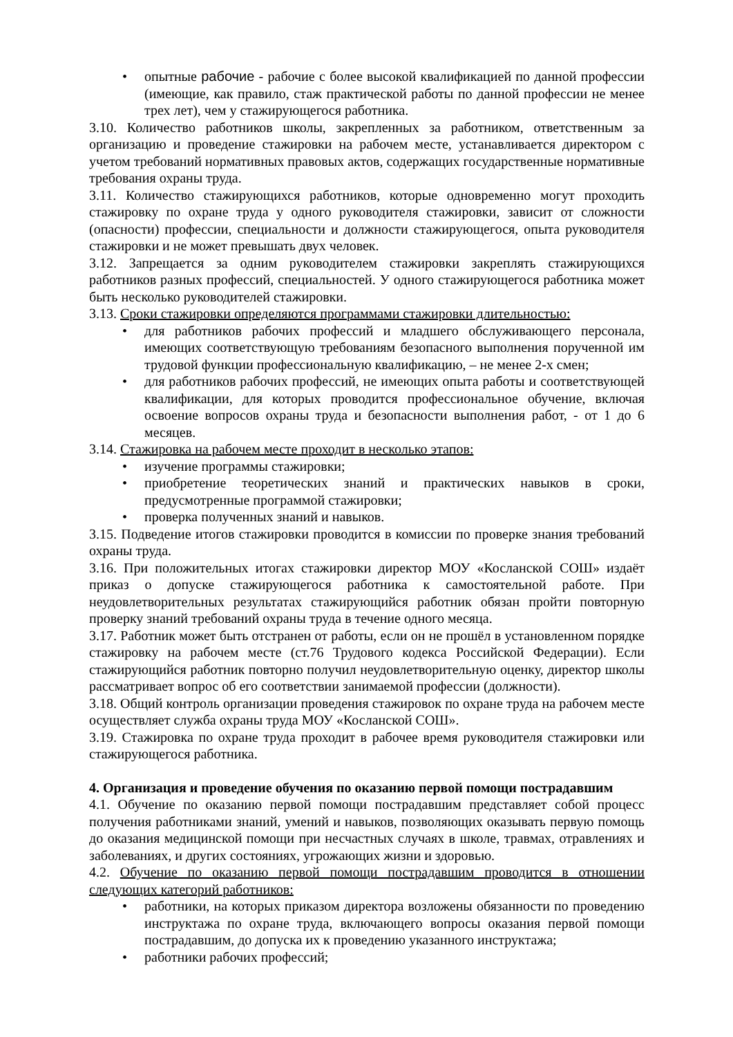• опытные рабочие - рабочие с более высокой квалификацией по данной профессии (имеющие, как правило, стаж практической работы по данной профессии не менее трех лет), чем у стажирующегося работника.
3.10. Количество работников школы, закрепленных за работником, ответственным за организацию и проведение стажировки на рабочем месте, устанавливается директором с учетом требований нормативных правовых актов, содержащих государственные нормативные требования охраны труда.
3.11. Количество стажирующихся работников, которые одновременно могут проходить стажировку по охране труда у одного руководителя стажировки, зависит от сложности (опасности) профессии, специальности и должности стажирующегося, опыта руководителя стажировки и не может превышать двух человек.
3.12. Запрещается за одним руководителем стажировки закреплять стажирующихся работников разных профессий, специальностей. У одного стажирующегося работника может быть несколько руководителей стажировки.
3.13. Сроки стажировки определяются программами стажировки длительностью:
• для работников рабочих профессий и младшего обслуживающего персонала, имеющих соответствующую требованиям безопасного выполнения порученной им трудовой функции профессиональную квалификацию, – не менее 2-х смен;
• для работников рабочих профессий, не имеющих опыта работы и соответствующей квалификации, для которых проводится профессиональное обучение, включая освоение вопросов охраны труда и безопасности выполнения работ, - от 1 до 6 месяцев.
3.14. Стажировка на рабочем месте проходит в несколько этапов:
• изучение программы стажировки;
• приобретение теоретических знаний и практических навыков в сроки, предусмотренные программой стажировки;
• проверка полученных знаний и навыков.
3.15. Подведение итогов стажировки проводится в комиссии по проверке знания требований охраны труда.
3.16. При положительных итогах стажировки директор МОУ «Косланской СОШ» издаёт приказ о допуске стажирующегося работника к самостоятельной работе. При неудовлетворительных результатах стажирующийся работник обязан пройти повторную проверку знаний требований охраны труда в течение одного месяца.
3.17. Работник может быть отстранен от работы, если он не прошёл в установленном порядке стажировку на рабочем месте (ст.76 Трудового кодекса Российской Федерации). Если стажирующийся работник повторно получил неудовлетворительную оценку, директор школы рассматривает вопрос об его соответствии занимаемой профессии (должности).
3.18. Общий контроль организации проведения стажировок по охране труда на рабочем месте осуществляет служба охраны труда МОУ «Косланской СОШ».
3.19. Стажировка по охране труда проходит в рабочее время руководителя стажировки или стажирующегося работника.
4. Организация и проведение обучения по оказанию первой помощи пострадавшим
4.1. Обучение по оказанию первой помощи пострадавшим представляет собой процесс получения работниками знаний, умений и навыков, позволяющих оказывать первую помощь до оказания медицинской помощи при несчастных случаях в школе, травмах, отравлениях и заболеваниях, и других состояниях, угрожающих жизни и здоровью.
4.2. Обучение по оказанию первой помощи пострадавшим проводится в отношении следующих категорий работников:
• работники, на которых приказом директора возложены обязанности по проведению инструктажа по охране труда, включающего вопросы оказания первой помощи пострадавшим, до допуска их к проведению указанного инструктажа;
• работники рабочих профессий;